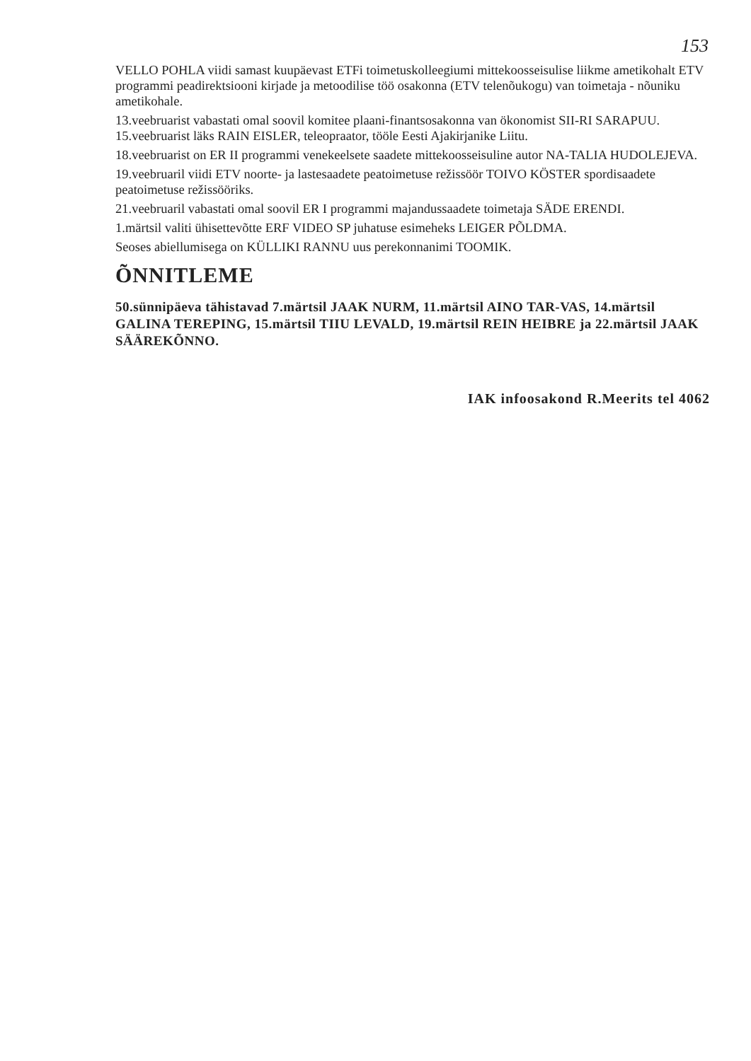153
VELLO POHLA viidi samast kuupäevast ETFi toimetuskolleegiumi mittekoosseisulise liikme ametikohalt ETV programmi peadirektsiooni kirjade ja metoodilise töö osakonna (ETV telenõukogu) van toimetaja - nõuniku ametikohale.
13.veebruarist vabastati omal soovil komitee plaani-finantsosakonna van ökonomist SII-RI SARAPUU. 15.veebruarist läks RAIN EISLER, teleopraator, tööle Eesti Ajakirjanike Liitu.
18.veebruarist on ER II programmi venekeelsete saadete mittekoosseisuline autor NA-TALIA HUDOLEJEVA.
19.veebruaril viidi ETV noorte- ja lastesaadete peatoimetuse režissöör TOIVO KÖSTER spordisaadete peatoimetuse režissööriks.
21.veebruaril vabastati omal soovil ER I programmi majandussaadete toimetaja SÄDE ERENDI.
1.märtsil valiti ühisettevõtte ERF VIDEO SP juhatuse esimeheks LEIGER PÕLDMA.
Seoses abiellumisega on KÜLLIKI RANNU uus perekonnanimi TOOMIK.
ÕNNITLEME
50.sünnipäeva tähistavad 7.märtsil JAAK NURM, 11.märtsil AINO TAR-VAS, 14.märtsil GALINA TEREPING, 15.märtsil TIIU LEVALD, 19.märtsil REIN HEIBRE ja 22.märtsil JAAK SÄÄREKÕNNO.
IAK infoosakond R.Meerits tel 4062